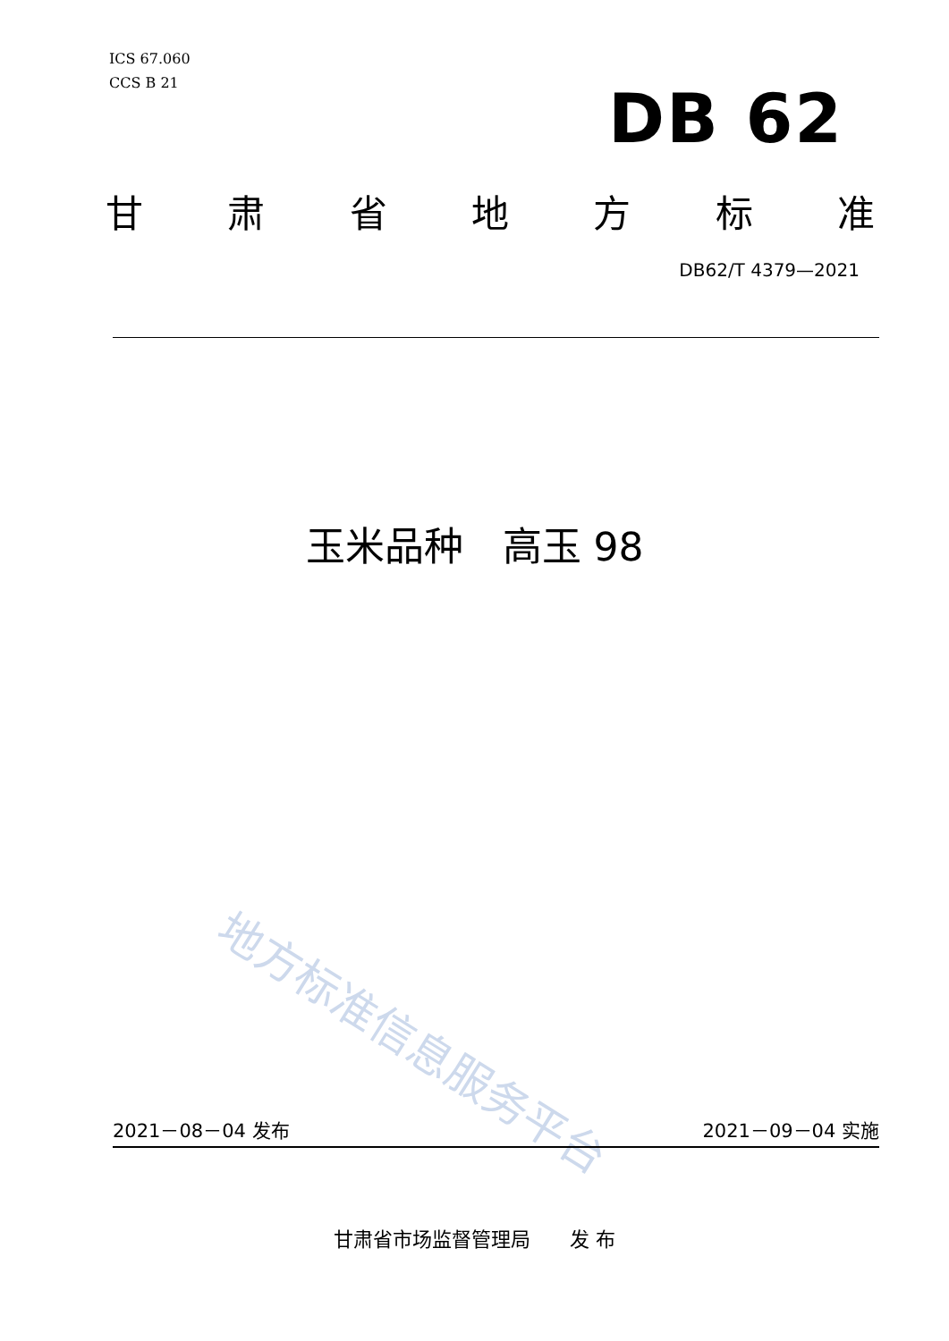ICS 67.060
CCS B 21
DB 62
甘肃省地方标准
DB62/T 4379—2021
玉米品种　高玉 98
地方标准信息服务平台
2021－08－04 发布 2021－09－04 实施
甘肃省市场监督管理局　　发 布